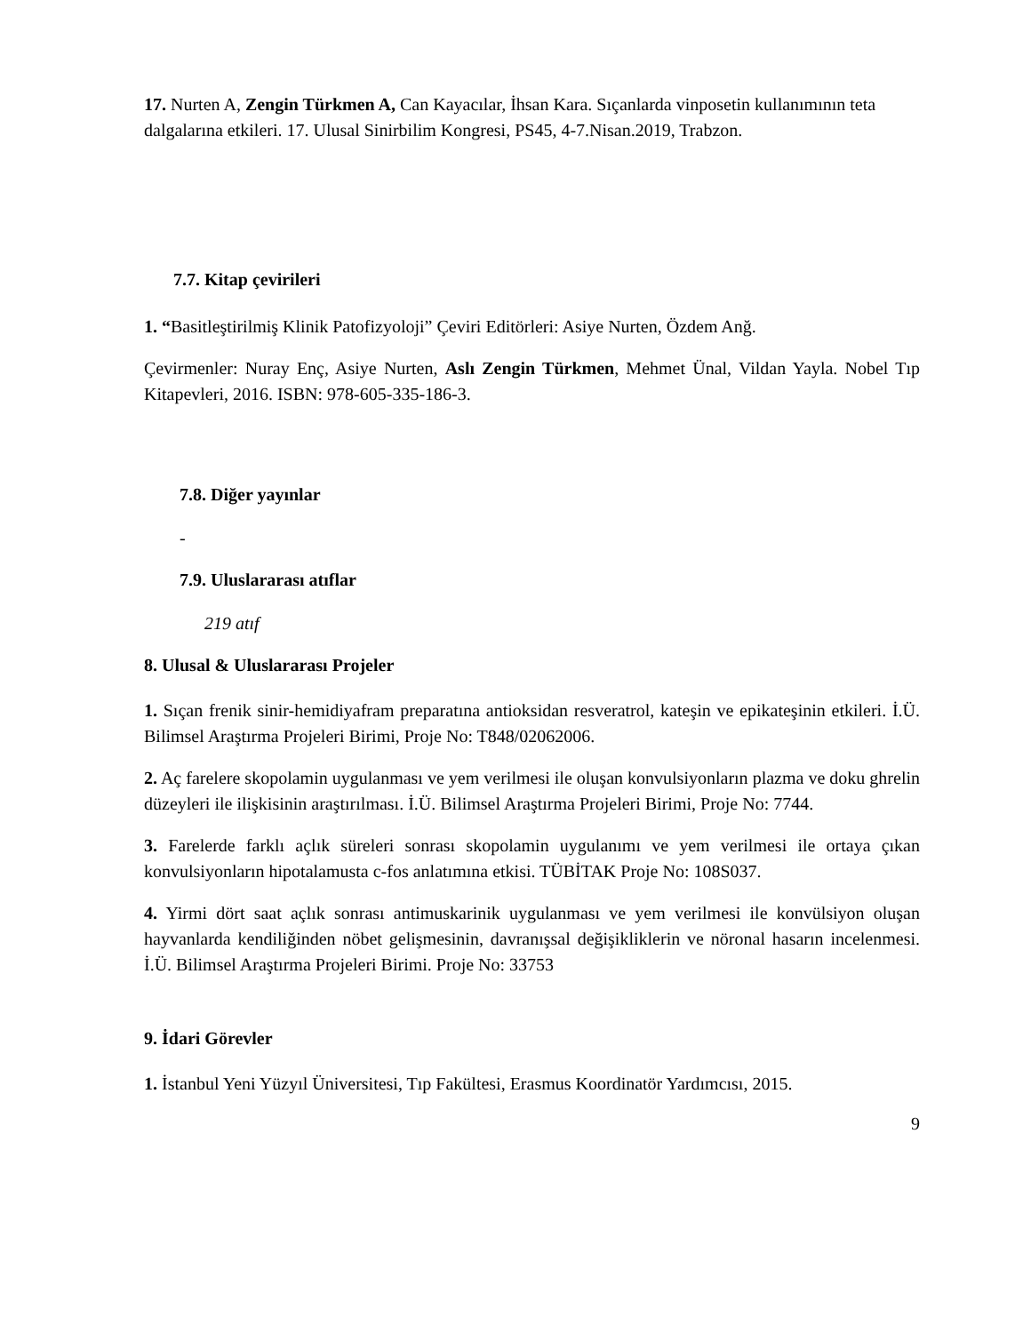17. Nurten A, Zengin Türkmen A, Can Kayacılar, İhsan Kara. Sıçanlarda vinposetin kullanımının teta dalgalarına etkileri. 17. Ulusal Sinirbilim Kongresi, PS45, 4-7.Nisan.2019, Trabzon.
7.7. Kitap çevirileri
1. “Basitleştirilmiş Klinik Patofizyoloji” Çeviri Editörleri: Asiye Nurten, Özdem Anğ.
Çevirmenler: Nuray Enç, Asiye Nurten, Aslı Zengin Türkmen, Mehmet Ünal, Vildan Yayla. Nobel Tıp Kitapevleri, 2016. ISBN: 978-605-335-186-3.
7.8. Diğer yayınlar
-
7.9. Uluslararası atıflar
219 atıf
8. Ulusal & Uluslararası Projeler
1. Sıçan frenik sinir-hemidiyafram preparatına antioksidan resveratrol, kateşin ve epikateşinin etkileri. İ.Ü. Bilimsel Araştırma Projeleri Birimi, Proje No: T848/02062006.
2. Aç farelere skopolamin uygulanması ve yem verilmesi ile oluşan konvulsiyonların plazma ve doku ghrelin düzeyleri ile ilişkisinin araştırılması. İ.Ü. Bilimsel Araştırma Projeleri Birimi, Proje No: 7744.
3. Farelerde farklı açlık süreleri sonrası skopolamin uygulanımı ve yem verilmesi ile ortaya çıkan konvulsiyonların hipotalamusta c-fos anlatımına etkisi. TÜBİTAK Proje No: 108S037.
4. Yirmi dört saat açlık sonrası antimuskarinik uygulanması ve yem verilmesi ile konvülsiyon oluşan hayvanlarda kendiliğinden nöbet gelişmesinin, davranışsal değişikliklerin ve nöronal hasarın incelenmesi. İ.Ü. Bilimsel Araştırma Projeleri Birimi. Proje No: 33753
9. İdari Görevler
1. İstanbul Yeni Yüzyıl Üniversitesi, Tıp Fakültesi, Erasmus Koordinatör Yardımcısı, 2015.
9